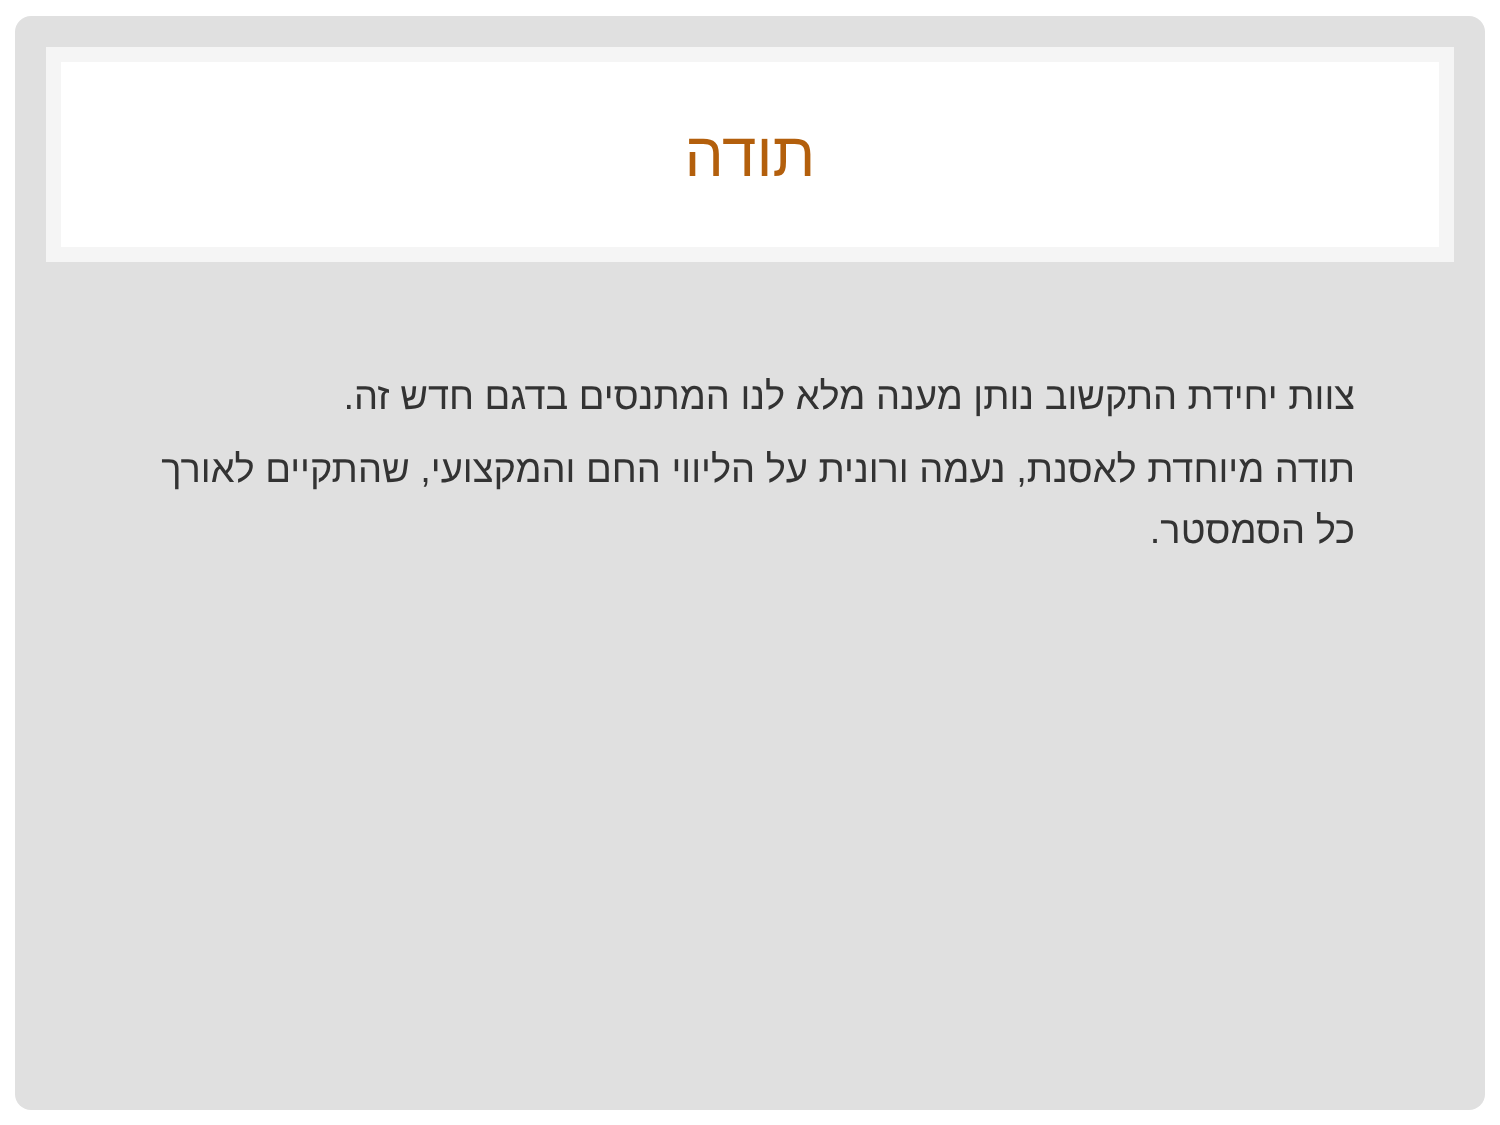תודה
צוות יחידת התקשוב נותן מענה מלא לנו המתנסים בדגם חדש זה.
תודה מיוחדת לאסנת, נעמה ורונית על הליווי החם והמקצועי, שהתקיים לאורך כל הסמסטר.